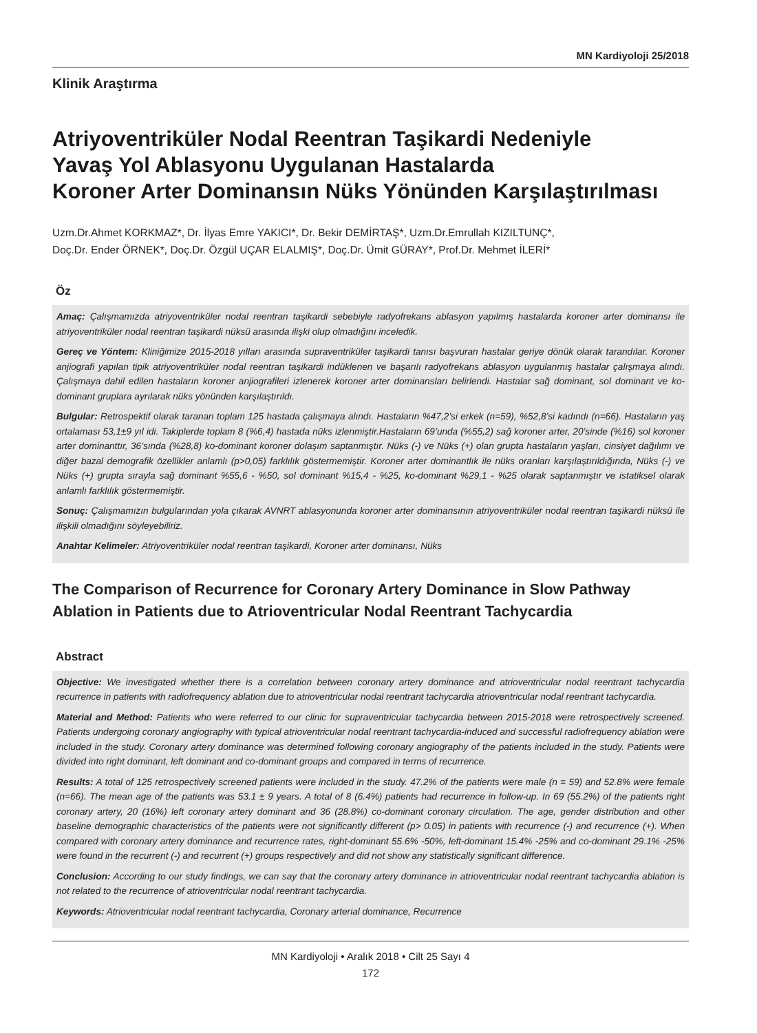MN Kardiyoloji 25/2018
Klinik Araştırma
Atriyoventriküler Nodal Reentran Taşikardi Nedeniyle
Yavaş Yol Ablasyonu Uygulanan Hastalarda
Koroner Arter Dominansın Nüks Yönünden Karşılaştırılması
Uzm.Dr.Ahmet KORKMAZ*, Dr. İlyas Emre YAKICI*, Dr. Bekir DEMİRTAŞ*, Uzm.Dr.Emrullah KIZILTUNÇ*,
Doç.Dr. Ender ÖRNEK*, Doç.Dr. Özgül UÇAR ELALMIŞ*, Doç.Dr. Ümit GÜRAY*, Prof.Dr. Mehmet İLERİ*
Öz
Amaç: Çalışmamızda atriyoventriküler nodal reentran taşikardi sebebiyle radyofrekans ablasyon yapılmış hastalarda koroner arter dominansı ile atriyoventriküler nodal reentran taşikardi nüksü arasında ilişki olup olmadığını inceledik.
Gereç ve Yöntem: Kliniğimize 2015-2018 yılları arasında supraventriküler taşikardi tanısı başvuran hastalar geriye dönük olarak tarandılar. Koroner anjiografi yapılan tipik atriyoventriküler nodal reentran taşikardi indüklenen ve başarılı radyofrekans ablasyon uygulanmış hastalar çalışmaya alındı. Çalışmaya dahil edilen hastaların koroner anjiografileri izlenerek koroner arter dominansları belirlendi. Hastalar sağ dominant, sol dominant ve ko-dominant gruplara ayrılarak nüks yönünden karşılaştırıldı.
Bulgular: Retrospektif olarak taranan toplam 125 hastada çalışmaya alındı. Hastaların %47,2’si erkek (n=59), %52,8’si kadındı (n=66). Hastaların yaş ortalaması 53,1±9 yıl idi. Takiplerde toplam 8 (%6,4) hastada nüks izlenmiştir.Hastaların 69’unda (%55,2) sağ koroner arter, 20’sinde (%16) sol koroner arter dominanttır, 36’sında (%28,8) ko-dominant koroner dolaşım saptanmıştır. Nüks (-) ve Nüks (+) olan grupta hastaların yaşları, cinsiyet dağılımı ve diğer bazal demografik özellikler anlamlı (p>0,05) farklılık göstermemiştir. Koroner arter dominantlık ile nüks oranları karşılaştırıldığında, Nüks (-) ve Nüks (+) grupta sırayla sağ dominant %55,6 - %50, sol dominant %15,4 - %25, ko-dominant %29,1 - %25 olarak saptanmıştır ve istatiksel olarak anlamlı farklılık göstermemiştir.
Sonuç: Çalışmamızın bulgularından yola çıkarak AVNRT ablasyonunda koroner arter dominansının atriyoventriküler nodal reentran taşikardi nüksü ile ilişkili olmadığını söyleyebiliriz.
Anahtar Kelimeler: Atriyoventriküler nodal reentran taşikardi, Koroner arter dominansı, Nüks
The Comparison of Recurrence for Coronary Artery Dominance in Slow Pathway Ablation in Patients due to Atrioventricular Nodal Reentrant Tachycardia
Abstract
Objective: We investigated whether there is a correlation between coronary artery dominance and atrioventricular nodal reentrant tachycardia recurrence in patients with radiofrequency ablation due to atrioventricular nodal reentrant tachycardia atrioventricular nodal reentrant tachycardia.
Material and Method: Patients who were referred to our clinic for supraventricular tachycardia between 2015-2018 were retrospectively screened. Patients undergoing coronary angiography with typical atrioventricular nodal reentrant tachycardia-induced and successful radiofrequency ablation were included in the study. Coronary artery dominance was determined following coronary angiography of the patients included in the study. Patients were divided into right dominant, left dominant and co-dominant groups and compared in terms of recurrence.
Results: A total of 125 retrospectively screened patients were included in the study. 47.2% of the patients were male (n = 59) and 52.8% were female (n=66). The mean age of the patients was 53.1 ± 9 years. A total of 8 (6.4%) patients had recurrence in follow-up. In 69 (55.2%) of the patients right coronary artery, 20 (16%) left coronary artery dominant and 36 (28.8%) co-dominant coronary circulation. The age, gender distribution and other baseline demographic characteristics of the patients were not significantly different (p> 0.05) in patients with recurrence (-) and recurrence (+). When compared with coronary artery dominance and recurrence rates, right-dominant 55.6% -50%, left-dominant 15.4% -25% and co-dominant 29.1% -25% were found in the recurrent (-) and recurrent (+) groups respectively and did not show any statistically significant difference.
Conclusion: According to our study findings, we can say that the coronary artery dominance in atrioventricular nodal reentrant tachycardia ablation is not related to the recurrence of atrioventricular nodal reentrant tachycardia.
Keywords: Atrioventricular nodal reentrant tachycardia, Coronary arterial dominance, Recurrence
MN Kardiyoloji • Aralık 2018 • Cilt 25 Sayı 4
172